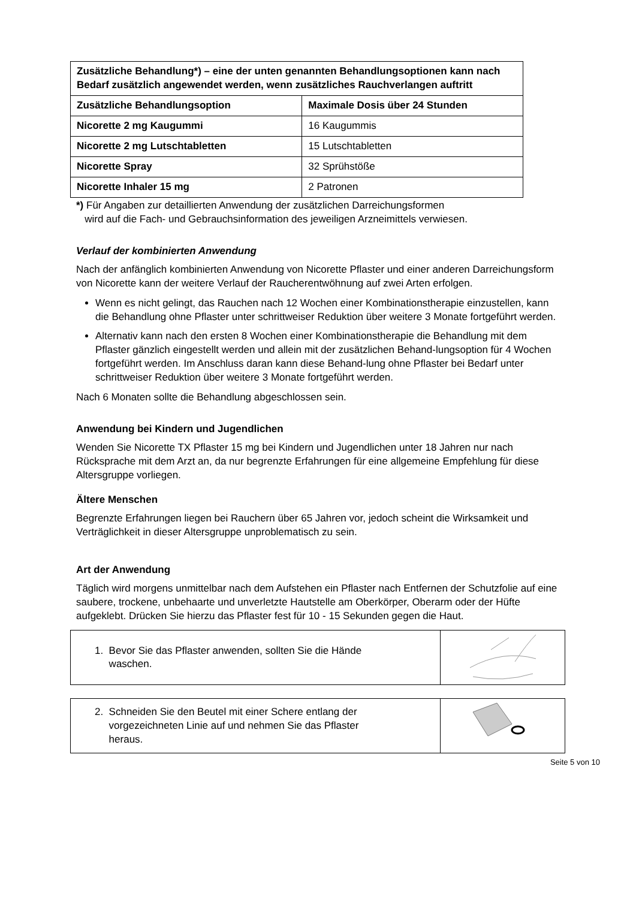| Zusätzliche Behandlung*) – eine der unten genannten Behandlungsoptionen kann nach Bedarf zusätzlich angewendet werden, wenn zusätzliches Rauchverlangen auftritt | |
| Zusätzliche Behandlungsoption | Maximale Dosis über 24 Stunden |
| Nicorette 2 mg Kaugummi | 16 Kaugummis |
| Nicorette 2 mg Lutschtabletten | 15 Lutschtabletten |
| Nicorette Spray | 32 Sprühstöße |
| Nicorette Inhaler 15 mg | 2 Patronen |
*) Für Angaben zur detaillierten Anwendung der zusätzlichen Darreichungsformen
wird auf die Fach- und Gebrauchsinformation des jeweiligen Arzneimittels verwiesen.
Verlauf der kombinierten Anwendung
Nach der anfänglich kombinierten Anwendung von Nicorette Pflaster und einer anderen Darreichungsform von Nicorette kann der weitere Verlauf der Raucherentwöhnung auf zwei Arten erfolgen.
Wenn es nicht gelingt, das Rauchen nach 12 Wochen einer Kombinationstherapie einzustellen, kann die Behandlung ohne Pflaster unter schrittweiser Reduktion über weitere 3 Monate fortgeführt werden.
Alternativ kann nach den ersten 8 Wochen einer Kombinationstherapie die Behandlung mit dem Pflaster gänzlich eingestellt werden und allein mit der zusätzlichen Behand-lungsoption für 4 Wochen fortgeführt werden. Im Anschluss daran kann diese Behand-lung ohne Pflaster bei Bedarf unter schrittweiser Reduktion über weitere 3 Monate fortgeführt werden.
Nach 6 Monaten sollte die Behandlung abgeschlossen sein.
Anwendung bei Kindern und Jugendlichen
Wenden Sie Nicorette TX Pflaster 15 mg bei Kindern und Jugendlichen unter 18 Jahren nur nach Rücksprache mit dem Arzt an, da nur begrenzte Erfahrungen für eine allgemeine Empfehlung für diese Altersgruppe vorliegen.
Ältere Menschen
Begrenzte Erfahrungen liegen bei Rauchern über 65 Jahren vor, jedoch scheint die Wirksamkeit und Verträglichkeit in dieser Altersgruppe unproblematisch zu sein.
Art der Anwendung
Täglich wird morgens unmittelbar nach dem Aufstehen ein Pflaster nach Entfernen der Schutzfolie auf eine saubere, trockene, unbehaarte und unverletzte Hautstelle am Oberkörper, Oberarm oder der Hüfte aufgeklebt. Drücken Sie hierzu das Pflaster fest für 10 - 15 Sekunden gegen die Haut.
| 1. Bevor Sie das Pflaster anwenden, sollten Sie die Hände waschen. | |
| 2. Schneiden Sie den Beutel mit einer Schere entlang der vorgezeichneten Linie auf und nehmen Sie das Pflaster heraus. | |
Seite 5 von 10